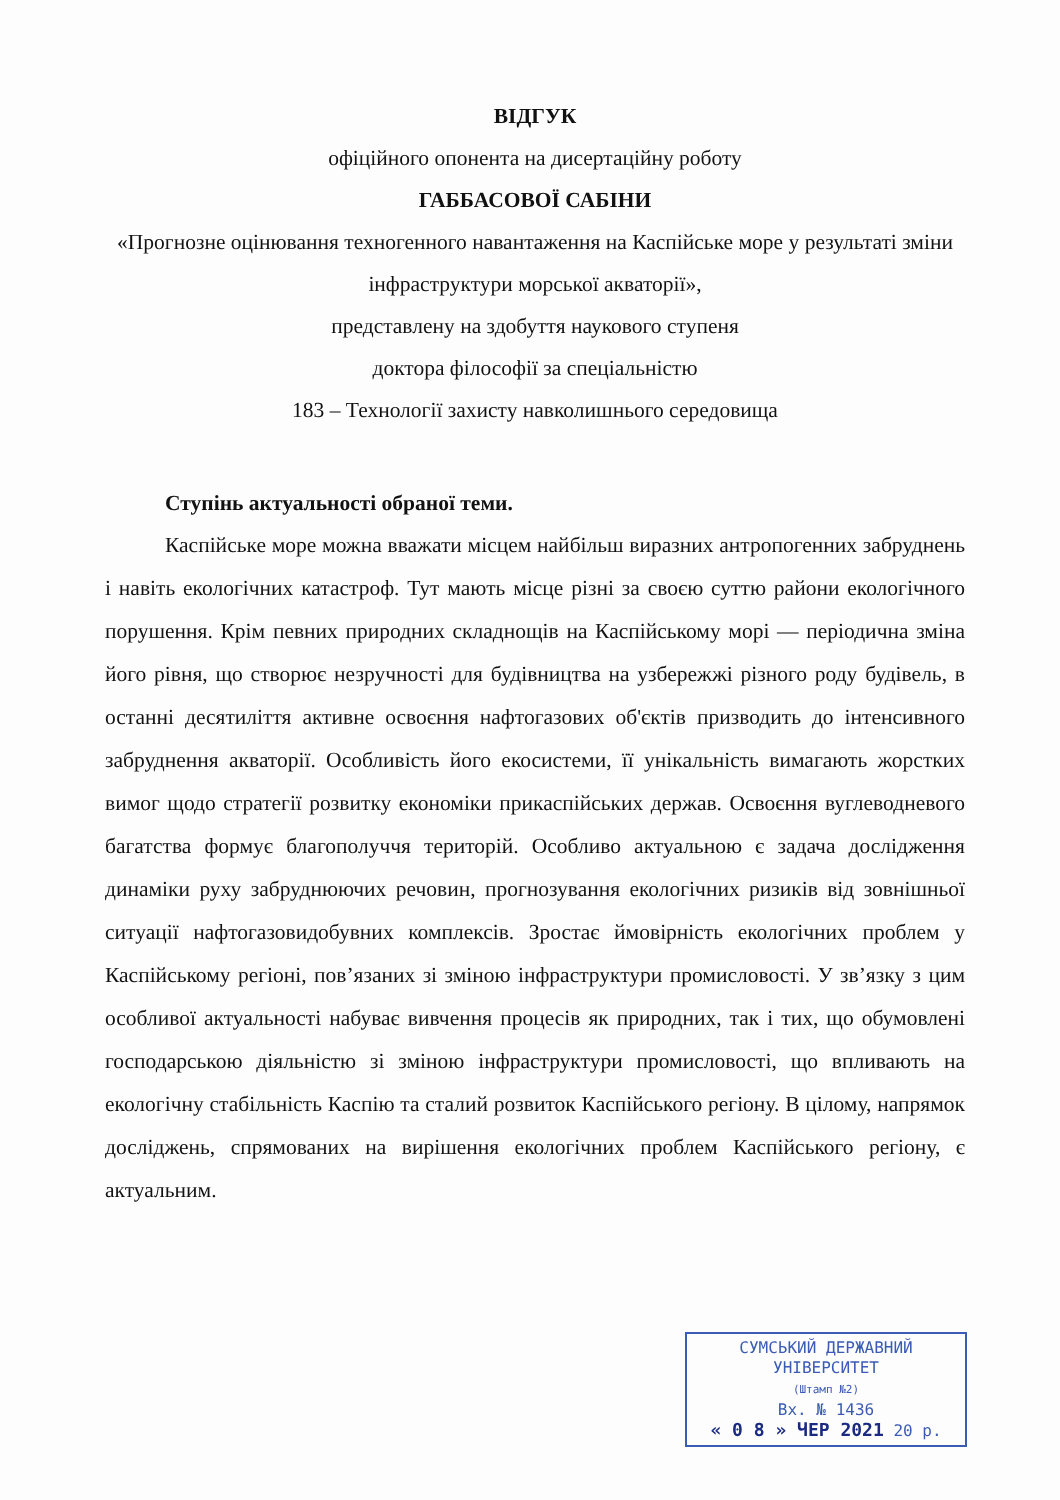ВІДГУК
офіційного опонента на дисертаційну роботу
ГАББАСОВОЇ САБІНИ
«Прогнозне оцінювання техногенного навантаження на Каспійське море у результаті зміни інфраструктури морської акваторії»,
представлену на здобуття наукового ступеня
доктора філософії за спеціальністю
183 – Технології захисту навколишнього середовища
Ступінь актуальності обраної теми.
Каспійське море можна вважати місцем найбільш виразних антропогенних забруднень і навіть екологічних катастроф. Тут мають місце різні за своєю суттю райони екологічного порушення. Крім певних природних складнощів на Каспійському морі — періодична зміна його рівня, що створює незручності для будівництва на узбережжі різного роду будівель, в останні десятиліття активне освоєння нафтогазових об'єктів призводить до інтенсивного забруднення акваторії. Особливість його екосистеми, її унікальність вимагають жорстких вимог щодо стратегії розвитку економіки прикаспійських держав. Освоєння вуглеводневого багатства формує благополуччя територій. Особливо актуальною є задача дослідження динаміки руху забруднюючих речовин, прогнозування екологічних ризиків від зовнішньої ситуації нафтогазовидобувних комплексів. Зростає ймовірність екологічних проблем у Каспійському регіоні, пов’язаних зі зміною інфраструктури промисловості. У зв’язку з цим особливої актуальності набуває вивчення процесів як природних, так і тих, що обумовлені господарською діяльністю зі зміною інфраструктури промисловості, що впливають на екологічну стабільність Каспію та сталий розвиток Каспійського регіону. В цілому, напрямок досліджень, спрямованих на вирішення екологічних проблем Каспійського регіону, є актуальним.
СУМСЬКИЙ ДЕРЖАВНИЙ
УНІВЕРСИТЕТ
(Штамп №2)
Вх. № 1436
« 0 8 » ЧЕР 2021 20 р.